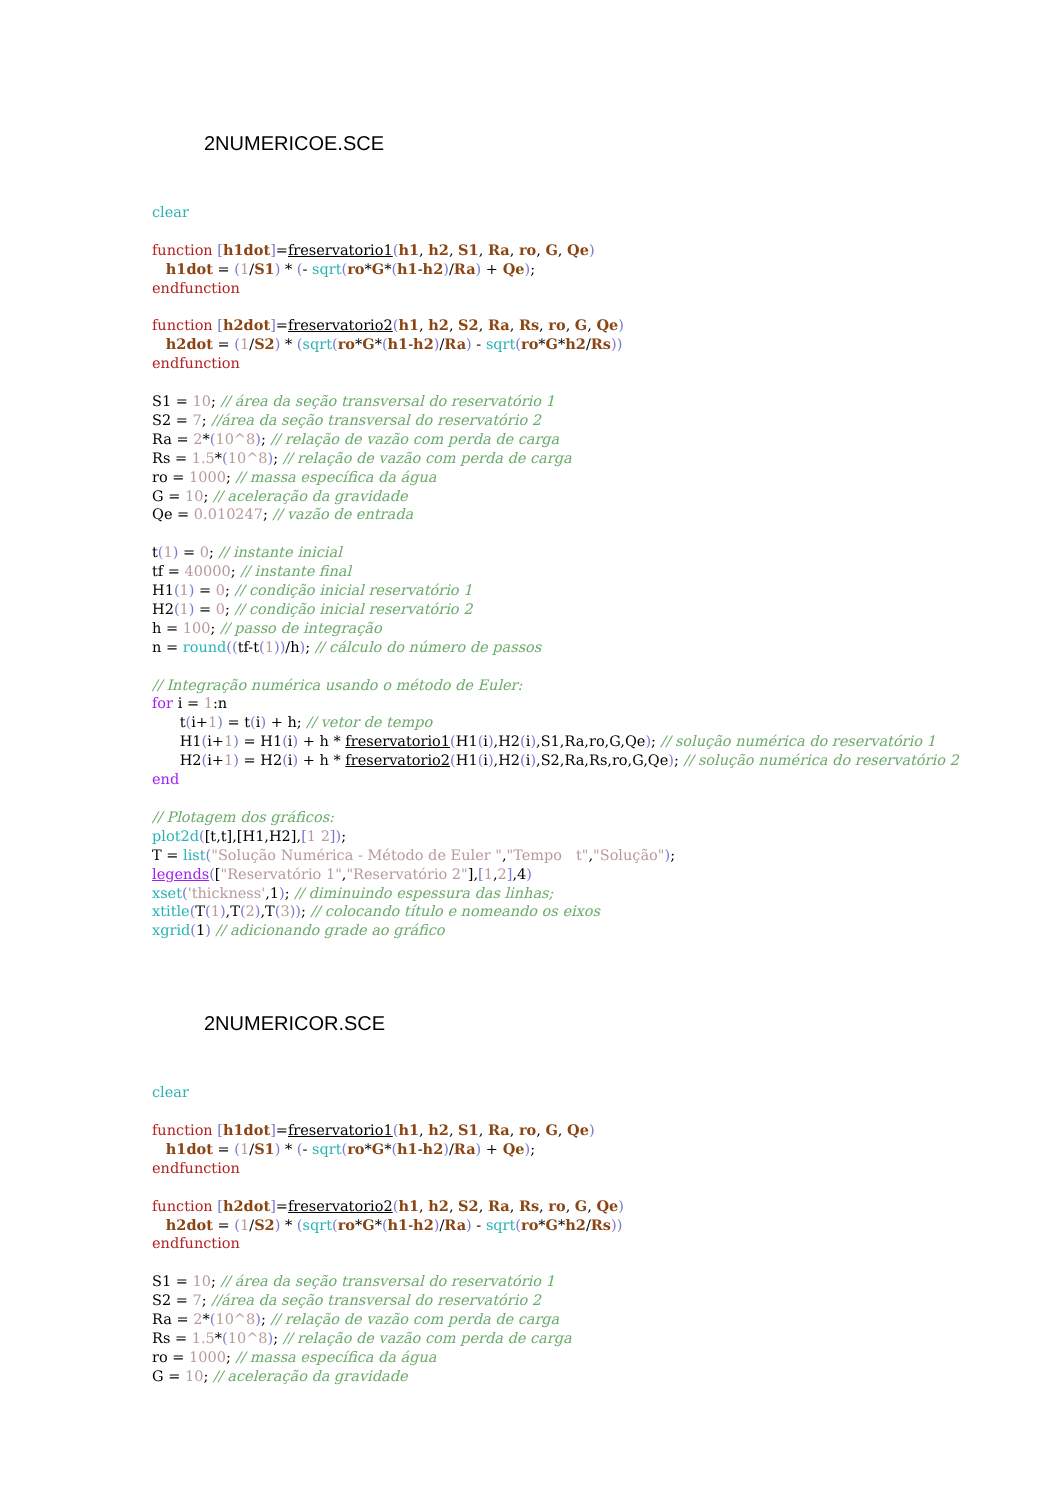2NUMERICOE.SCE
clear
function [h1dot]=freservatorio1(h1, h2, S1, Ra, ro, G, Qe)
h1dot = (1/S1) * (- sqrt(ro*G*(h1-h2)/Ra) + Qe);
endfunction
function [h2dot]=freservatorio2(h1, h2, S2, Ra, Rs, ro, G, Qe)
h2dot = (1/S2) * (sqrt(ro*G*(h1-h2)/Ra) - sqrt(ro*G*h2/Rs))
endfunction
S1 = 10; // área da seção transversal do reservatório 1
S2 = 7; //área da seção transversal do reservatório 2
Ra = 2*(10^8); // relação de vazão com perda de carga
Rs = 1.5*(10^8); // relação de vazão com perda de carga
ro = 1000; // massa específica da água
G = 10; // aceleração da gravidade
Qe = 0.010247; // vazão de entrada
t(1) = 0; // instante inicial
tf = 40000; // instante final
H1(1) = 0; // condição inicial reservatório 1
H2(1) = 0; // condição inicial reservatório 2
h = 100; // passo de integração
n = round((tf-t(1))/h); // cálculo do número de passos
// Integração numérica usando o método de Euler:
for i = 1:n
t(i+1) = t(i) + h; // vetor de tempo
H1(i+1) = H1(i) + h * freservatorio1(H1(i),H2(i),S1,Ra,ro,G,Qe); // solução numérica do reservatório 1
H2(i+1) = H2(i) + h * freservatorio2(H1(i),H2(i),S2,Ra,Rs,ro,G,Qe); // solução numérica do reservatório 2
end
// Plotagem dos gráficos:
plot2d([t,t],[H1,H2],[1 2]);
T = list("Solução Numérica - Método de Euler ","Tempo t","Solução");
legends(["Reservatório 1","Reservatório 2"],[1,2],4)
xset('thickness',1); // diminuindo espessura das linhas;
xtitle(T(1),T(2),T(3)); // colocando título e nomeando os eixos
xgrid(1) // adicionando grade ao gráfico
2NUMERICOR.SCE
clear
function [h1dot]=freservatorio1(h1, h2, S1, Ra, ro, G, Qe)
h1dot = (1/S1) * (- sqrt(ro*G*(h1-h2)/Ra) + Qe);
endfunction
function [h2dot]=freservatorio2(h1, h2, S2, Ra, Rs, ro, G, Qe)
h2dot = (1/S2) * (sqrt(ro*G*(h1-h2)/Ra) - sqrt(ro*G*h2/Rs))
endfunction
S1 = 10; // área da seção transversal do reservatório 1
S2 = 7; //área da seção transversal do reservatório 2
Ra = 2*(10^8); // relação de vazão com perda de carga
Rs = 1.5*(10^8); // relação de vazão com perda de carga
ro = 1000; // massa específica da água
G = 10; // aceleração da gravidade